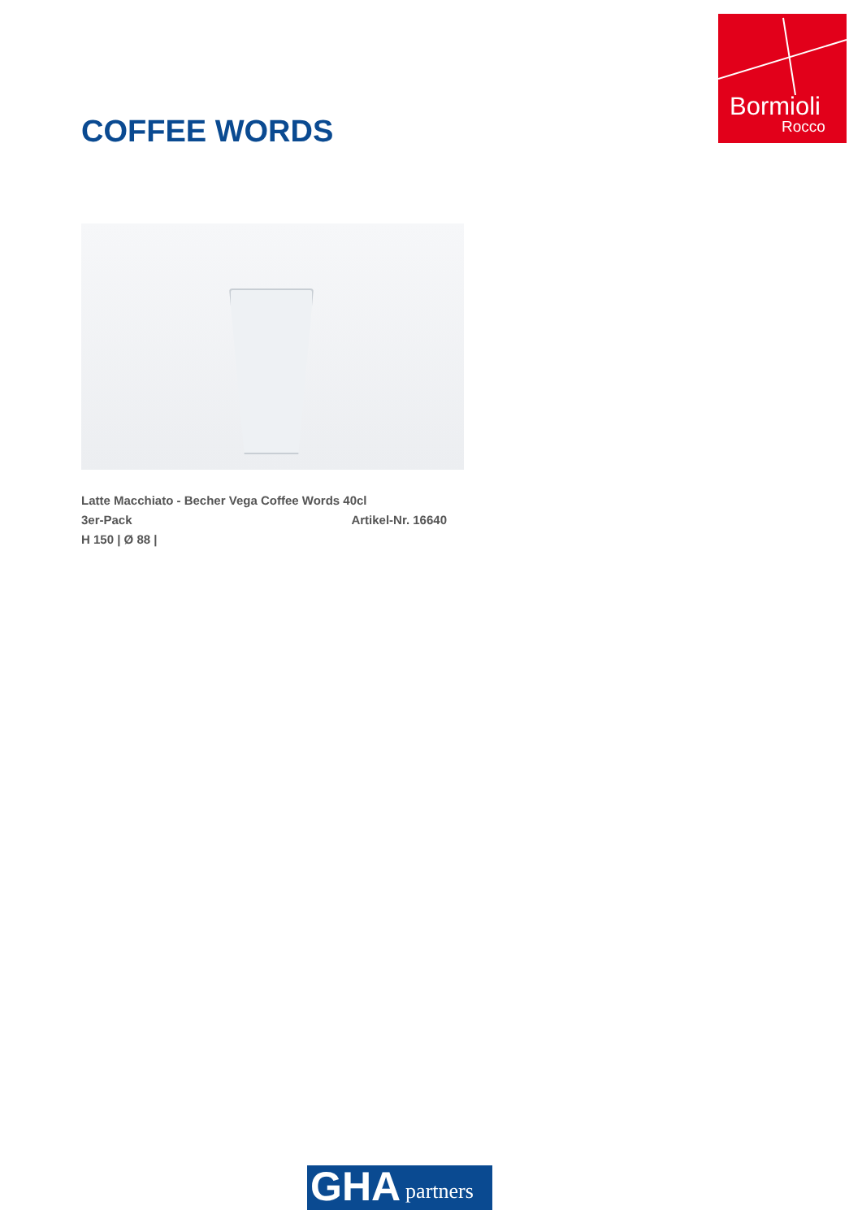Bormioli
Rocco
COFFEE WORDS
Latte Macchiato - Becher Vega Coffee Words 40cl
3er-Pack Artikel-Nr. 16640
H 150 | Ø 88 |
GHA partners